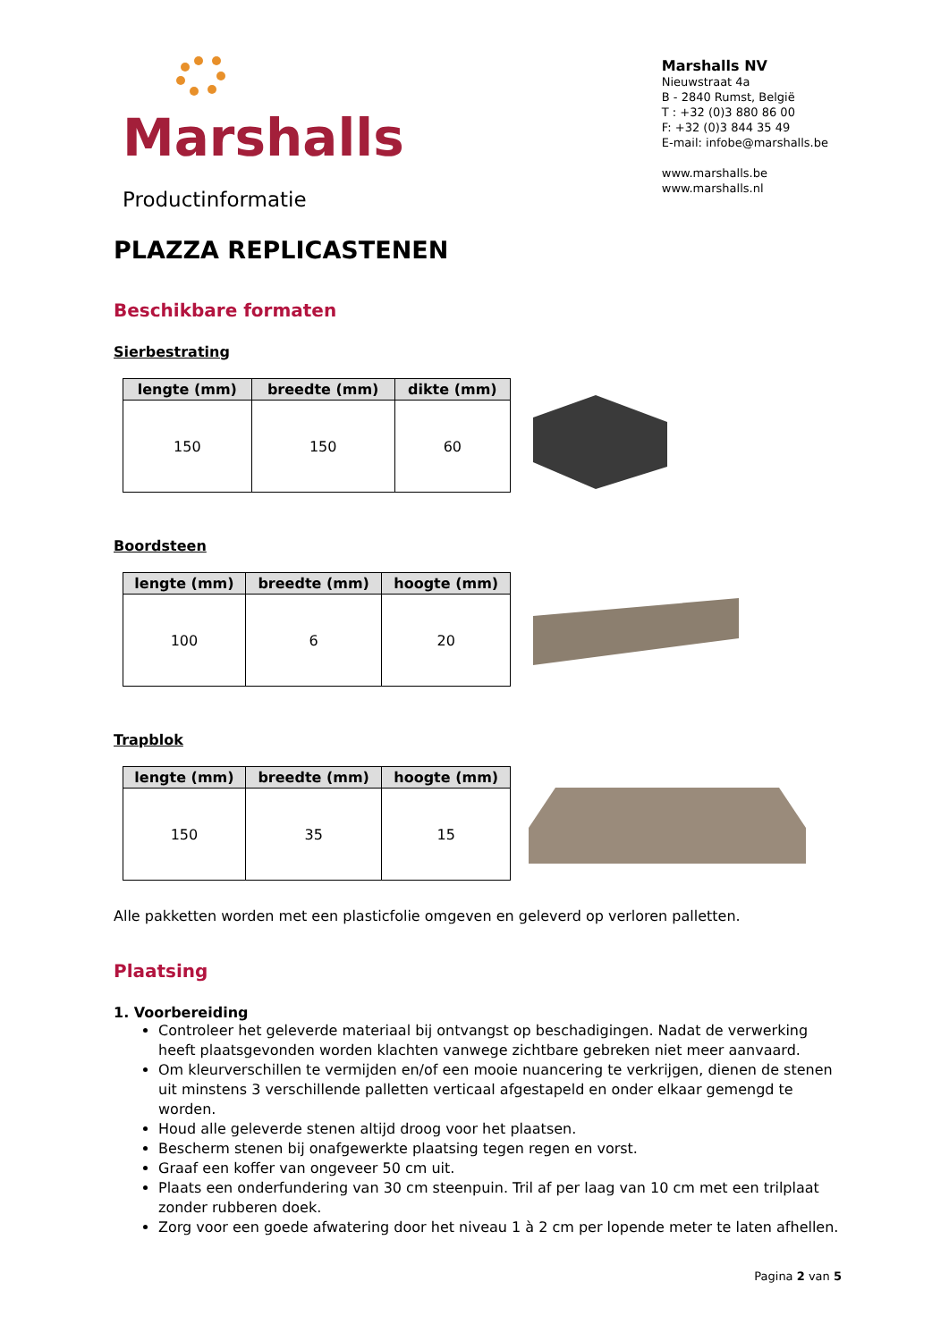Marshalls
Productinformatie
Marshalls NV
Nieuwstraat 4a
B - 2840 Rumst, België
T : +32 (0)3 880 86 00
F: +32 (0)3 844 35 49
E-mail: infobe@marshalls.be
www.marshalls.be
www.marshalls.nl
PLAZZA REPLICASTENEN
Beschikbare formaten
Sierbestrating
| lengte (mm) | breedte (mm) | dikte (mm) |
| --- | --- | --- |
| 150 | 150 | 60 |
Boordsteen
| lengte (mm) | breedte (mm) | hoogte (mm) |
| --- | --- | --- |
| 100 | 6 | 20 |
Trapblok
| lengte (mm) | breedte (mm) | hoogte (mm) |
| --- | --- | --- |
| 150 | 35 | 15 |
Alle pakketten worden met een plasticfolie omgeven en geleverd op verloren palletten.
Plaatsing
1. Voorbereiding
Controleer het geleverde materiaal bij ontvangst op beschadigingen. Nadat de verwerking heeft plaatsgevonden worden klachten vanwege zichtbare gebreken niet meer aanvaard.
Om kleurverschillen te vermijden en/of een mooie nuancering te verkrijgen, dienen de stenen uit minstens 3 verschillende palletten verticaal afgestapeld en onder elkaar gemengd te worden.
Houd alle geleverde stenen altijd droog voor het plaatsen.
Bescherm stenen bij onafgewerkte plaatsing tegen regen en vorst.
Graaf een koffer van ongeveer 50 cm uit.
Plaats een onderfundering van 30 cm steenpuin. Tril af per laag van 10 cm met een trilplaat zonder rubberen doek.
Zorg voor een goede afwatering door het niveau 1 à 2 cm per lopende meter te laten afhellen.
Pagina 2 van 5